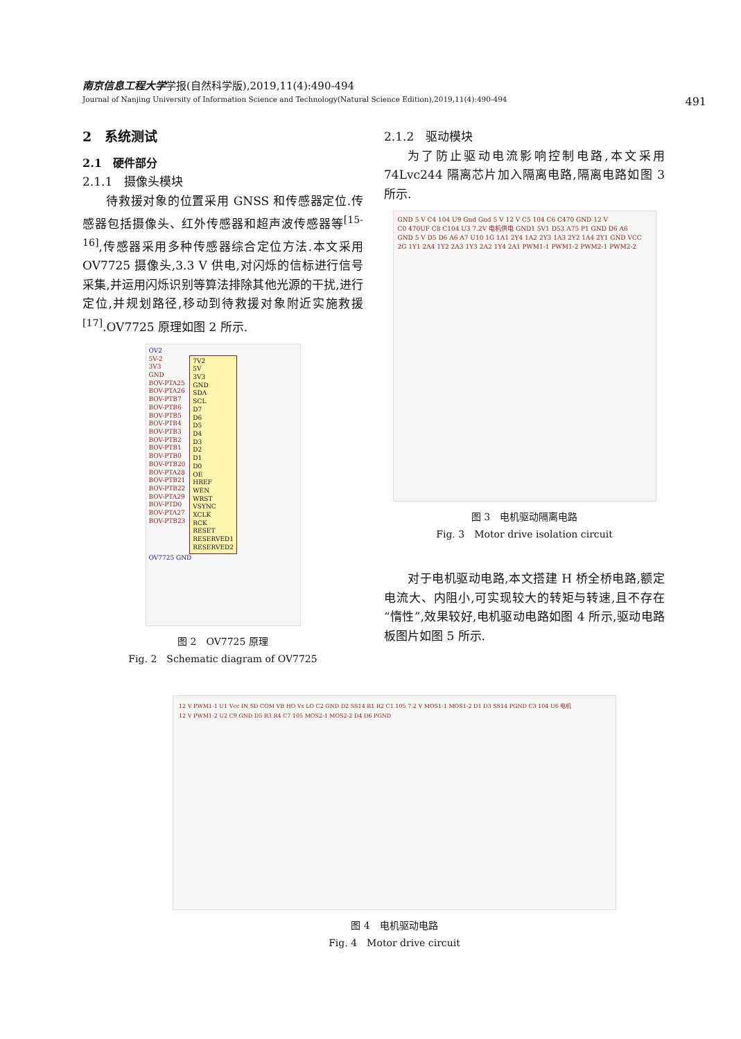南京信息工程大学学报(自然科学版),2019,11(4):490-494
Journal of Nanjing University of Information Science and Technology(Natural Science Edition),2019,11(4):490-494 491
2　系统测试
2.1　硬件部分
2.1.1　摄像头模块
待救援对象的位置采用 GNSS 和传感器定位.传感器包括摄像头、红外传感器和超声波传感器等<sup>[15-16]</sup>,传感器采用多种传感器综合定位方法.本文采用 OV7725 摄像头,3.3 V 供电,对闪烁的信标进行信号采集,并运用闪烁识别等算法排除其他光源的干扰,进行定位,并规划路径,移动到待救援对象附近实施救援<sup>[17]</sup>.OV7725 原理如图 2 所示.
OV2
5V-2
3V3
GND
BOV-PTA25
BOV-PTA26
BOV-PTB7
BOV-PTB6
BOV-PTB5
BOV-PTB4
BOV-PTB3
BOV-PTB2
BOV-PTB1
BOV-PTB0
BOV-PTB20
BOV-PTA28
BOV-PTB21
BOV-PTB22
BOV-PTA29
BOV-PTD0
BOV-PTA27
BOV-PTB23
7V2
5V
3V3
GND
SDA
SCL
D7
D6
D5
D4
D3
D2
D1
D0
OE
HREF
WEN
WRST
VSYNC
XCLK
RCK
RESET
RESERVED1
RESERVED2
OV7725 GND
图 2　OV7725 原理
Fig. 2　Schematic diagram of OV7725
2.1.2　驱动模块
为了防止驱动电流影响控制电路,本文采用 74Lvc244 隔离芯片加入隔离电路,隔离电路如图 3 所示.
GND 5 V C4 104 U9 Gnd Gnd 5 V 12 V C5 104 C6 C470 GND 12 V
C0 470UF C8 C104 U3 7.2V 电机供电 GND1 5V1 D53 A75 P1 GND D6 A6
GND 5 V D5 D6 A6 A7 U10 1G 1A1 2Y4 1A2 2Y3 1A3 2Y2 1A4 2Y1 GND VCC 2G 1Y1 2A4 1Y2 2A3 1Y3 2A2 1Y4 2A1 PWM1-1 PWM1-2 PWM2-1 PWM2-2
图 3　电机驱动隔离电路
Fig. 3　Motor drive isolation circuit
对于电机驱动电路,本文搭建 H 桥全桥电路,额定电流大、内阻小,可实现较大的转矩与转速,且不存在“惰性”,效果较好,电机驱动电路如图 4 所示,驱动电路板图片如图 5 所示.
12 V PWM1-1 U1 Vcc IN SD COM VB HO Vs LO C2 GND D2 SS14 R1 R2 C1 105 7.2 V MOS1-1 MOS1-2 D1 D3 SS14 PGND C3 104 U6 电机
12 V PWM1-2 U2 C9 GND D5 R3 R4 C7 105 MOS2-1 MOS2-2 D4 D6 PGND
图 4　电机驱动电路
Fig. 4　Motor drive circuit